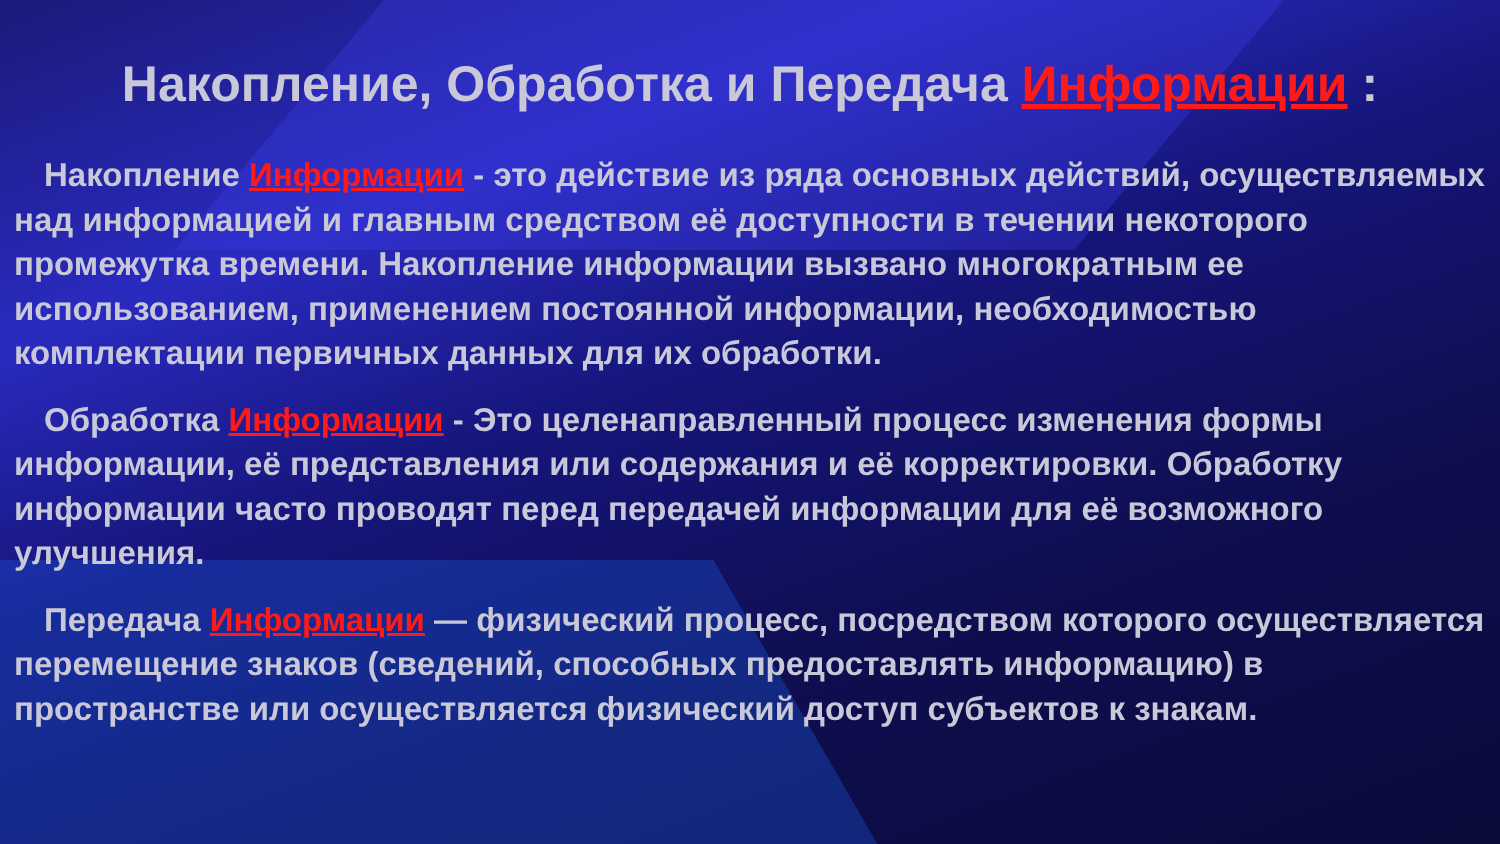Накопление, Обработка и Передача Информации :
Накопление Информации - это действие из ряда основных действий, осуществляемых над информацией и главным средством её доступности в течении некоторого промежутка времени. Накопление информации вызвано многократным ее использованием, применением постоянной информации, необходимостью комплектации первичных данных для их обработки.
Обработка Информации - Это целенаправленный процесс изменения формы информации, её представления или содержания и её корректировки. Обработку информации часто проводят перед передачей информации для её возможного улучшения.
Передача Информации — физический процесс, посредством которого осуществляется перемещение знаков (сведений, способных предоставлять информацию) в пространстве или осуществляется физический доступ субъектов к знакам.